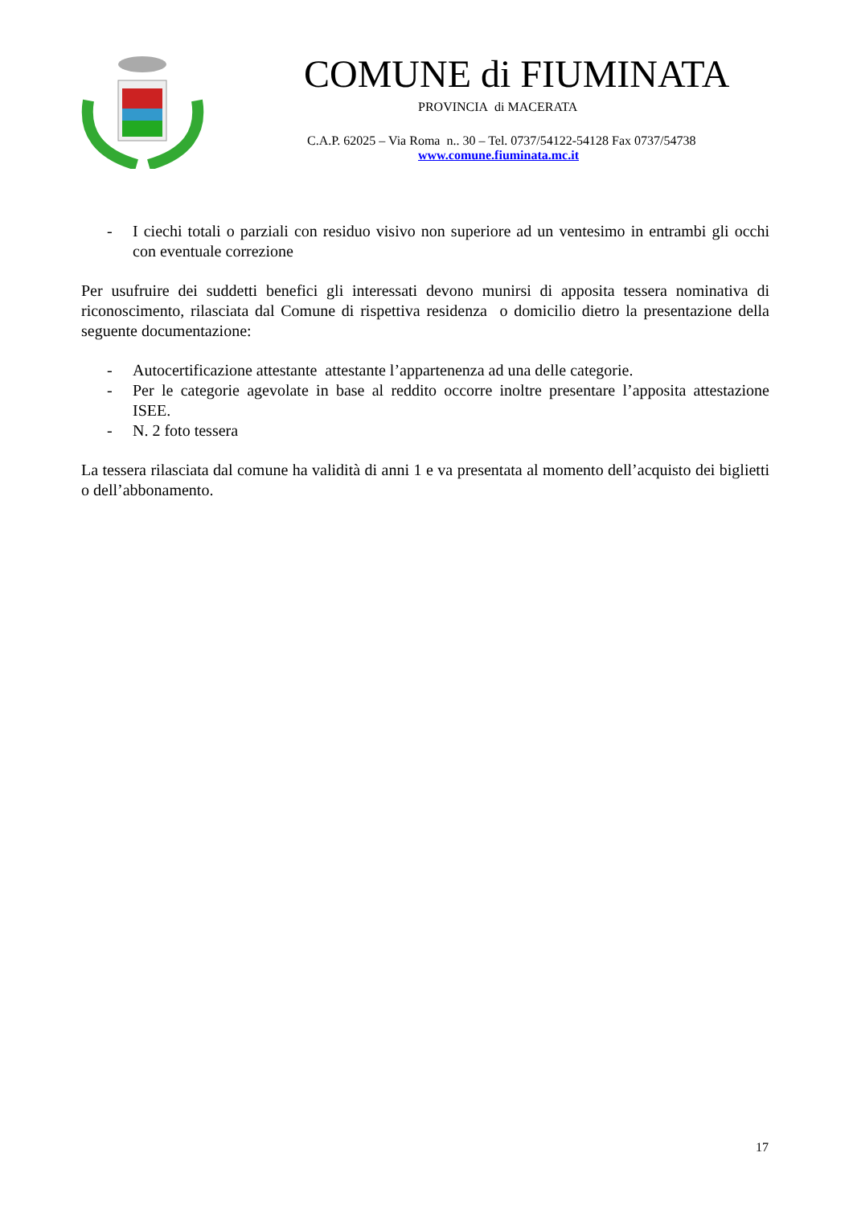COMUNE di FIUMINATA
PROVINCIA di MACERATA
C.A.P. 62025 – Via Roma n.. 30 – Tel. 0737/54122-54128 Fax 0737/54738
www.comune.fiuminata.mc.it
- I ciechi totali o parziali con residuo visivo non superiore ad un ventesimo in entrambi gli occhi con eventuale correzione
Per usufruire dei suddetti benefici gli interessati devono munirsi di apposita tessera nominativa di riconoscimento, rilasciata dal Comune di rispettiva residenza o domicilio dietro la presentazione della seguente documentazione:
- Autocertificazione attestante attestante l’appartenenza ad una delle categorie.
- Per le categorie agevolate in base al reddito occorre inoltre presentare l’apposita attestazione ISEE.
- N. 2 foto tessera
La tessera rilasciata dal comune ha validità di anni 1 e va presentata al momento dell’acquisto dei biglietti o dell’abbonamento.
17